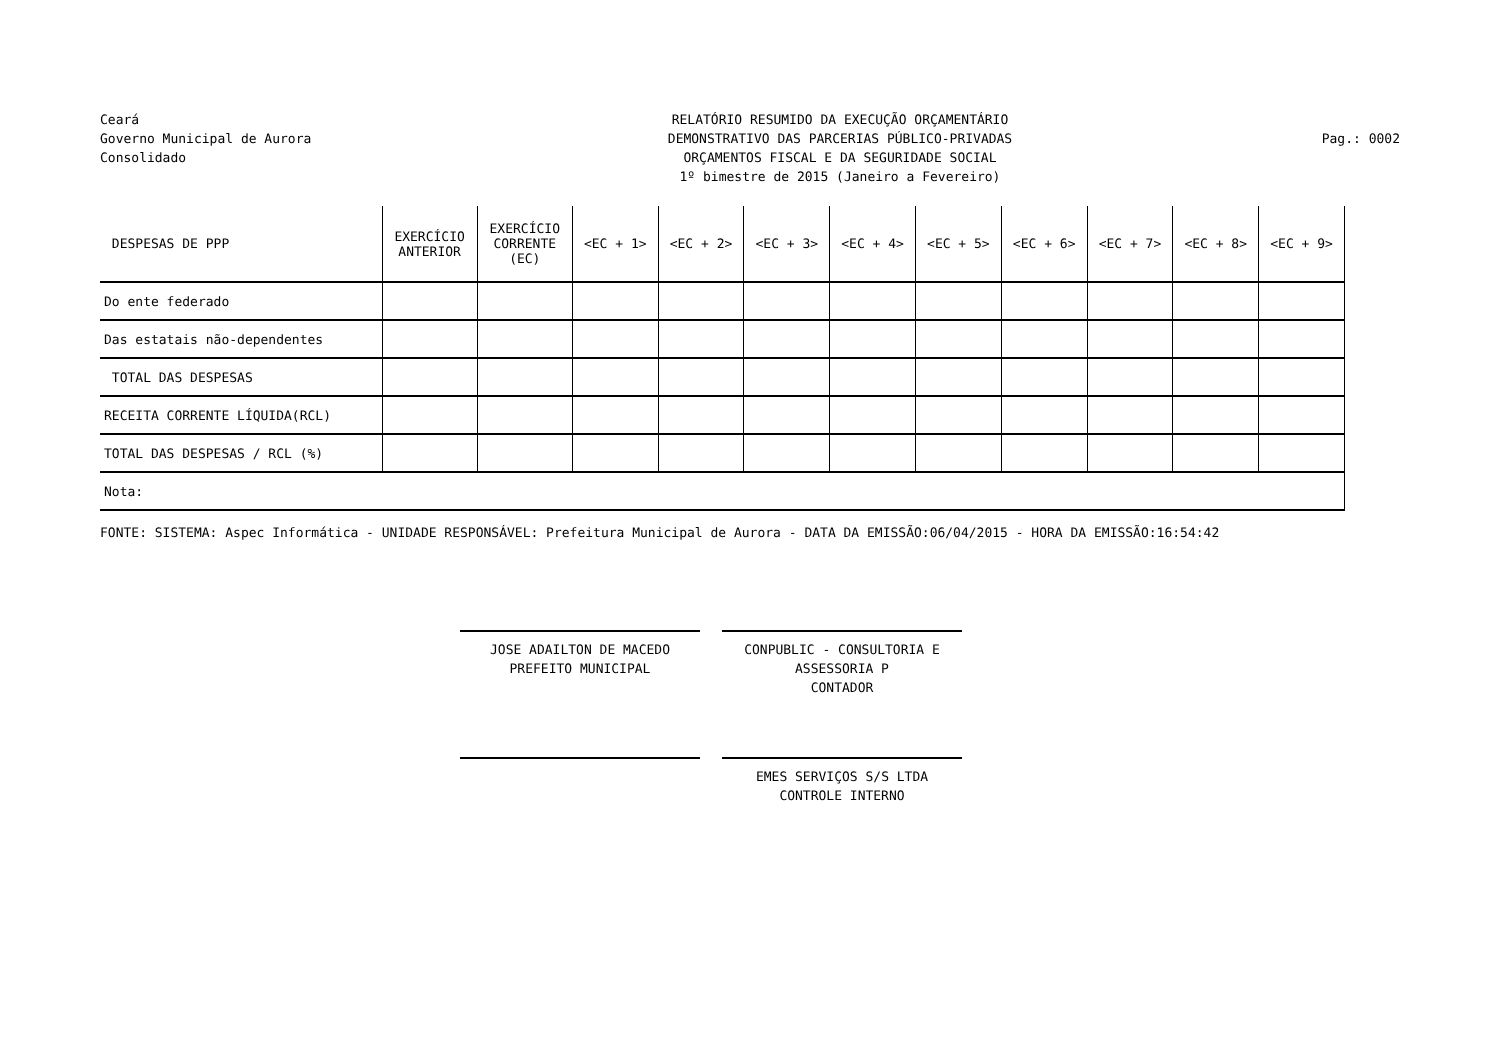Ceará
Governo Municipal de Aurora
Consolidado
RELATÓRIO RESUMIDO DA EXECUÇÃO ORÇAMENTÁRIO
DEMONSTRATIVO DAS PARCERIAS PÚBLICO-PRIVADAS
ORÇAMENTOS FISCAL E DA SEGURIDADE SOCIAL
1º bimestre de 2015 (Janeiro a Fevereiro)
Pag.: 0002
| DESPESAS DE PPP | EXERCÍCIO ANTERIOR | EXERCÍCIO CORRENTE (EC) | <EC + 1> | <EC + 2> | <EC + 3> | <EC + 4> | <EC + 5> | <EC + 6> | <EC + 7> | <EC + 8> | <EC + 9> |
| --- | --- | --- | --- | --- | --- | --- | --- | --- | --- | --- | --- |
| Do ente federado | | | | | | | | | | | |
| Das estatais não-dependentes | | | | | | | | | | | |
| TOTAL DAS DESPESAS | | | | | | | | | | | |
| RECEITA CORRENTE LÍQUIDA(RCL) | | | | | | | | | | | |
| TOTAL DAS DESPESAS / RCL (%) | | | | | | | | | | | |
| Nota: | | | | | | | | | | | |
FONTE: SISTEMA: Aspec Informática - UNIDADE RESPONSÁVEL: Prefeitura Municipal de Aurora - DATA DA EMISSÃO:06/04/2015 - HORA DA EMISSÃO:16:54:42
JOSE ADAILTON DE MACEDO
PREFEITO MUNICIPAL
CONPUBLIC - CONSULTORIA E ASSESSORIA P
CONTADOR
EMES SERVIÇOS S/S LTDA
CONTROLE INTERNO